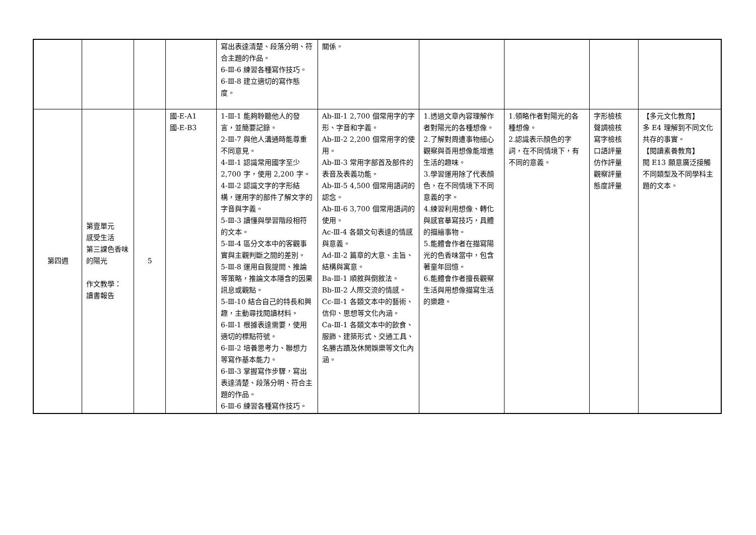| | | | | 寫出表達清楚、段落分明、符合主題的作品。 6-Ⅲ-6 練習各種寫作技巧。 6-Ⅲ-8 建立適切的寫作態度。 | 關係。 | | | | |
| 第四週 | 第壹單元 感受生活 第三課色香味的陽光 作文教學： 讀書報告 | 5 | 國-E-A1 國-E-B3 | 1-Ⅲ-1 能夠聆聽他人的發言，並簡要記錄。 2-Ⅲ-7 與他人溝通時能尊重不同意見。 4-Ⅲ-1 認識常用國字至少 2,700 字，使用 2,200 字。 4-Ⅲ-2 認識文字的字形結構，運用字的部件了解文字的字音與字義。 5-Ⅲ-3 讀懂與學習階段相符的文本。 5-Ⅲ-4 區分文本中的客觀事實與主觀判斷之間的差別。 5-Ⅲ-8 運用自我提問、推論等策略，推論文本隱含的因果訊息或觀點。 5-Ⅲ-10 結合自己的特長和興趣，主動尋找閱讀材料。 6-Ⅲ-1 根據表達需要，使用適切的標點符號。 6-Ⅲ-2 培養思考力、聯想力等寫作基本能力。 6-Ⅲ-3 掌握寫作步驟，寫出表達清楚、段落分明、符合主題的作品。 6-Ⅲ-6 練習各種寫作技巧。 | Ab-Ⅲ-1 2,700 個常用字的字形、字音和字義。 Ab-Ⅲ-2 2,200 個常用字的使用。 Ab-Ⅲ-3 常用字部首及部件的表音及表義功能。 Ab-Ⅲ-5 4,500 個常用語詞的認念。 Ab-Ⅲ-6 3,700 個常用語詞的使用。 Ac-Ⅲ-4 各類文句表達的情感與意義。 Ad-Ⅲ-2 篇章的大意、主旨、結構與寓意。 Ba-Ⅲ-1 順敘與倒敘法。 Bb-Ⅲ-2 人際交流的情感。 Cc-Ⅲ-1 各類文本中的藝術、信仰、思想等文化內涵。 Ca-Ⅲ-1 各類文本中的飲食、服飾、建築形式、交通工具、名勝古蹟及休閒娛樂等文化內涵。 | 1.透過文章內容理解作者對陽光的各種想像。 2.了解對周遭事物細心觀察與善用想像能增進生活的趣味。 3.學習運用除了代表顏色，在不同情境下不同意義的字。 4.練習利用想像、轉化與感官摹寫技巧，具體的描繪事物。 5.能體會作者在描寫陽光的色香味當中，包含著童年回憶。 6.能體會作者擅長觀察生活與用想像描寫生活的樂趣。 | 1.領略作者對陽光的各種想像。 2.認識表示顏色的字詞，在不同情境下，有不同的意義。 | 字形檢核 聲調檢核 寫字檢核 口語評量 仿作評量 觀察評量 態度評量 | 【多元文化教育】 多 E4 理解到不同文化共存的事實。 【閱讀素養教育】 閱 E13 願意廣泛接觸不同類型及不同學科主題的文本。 |